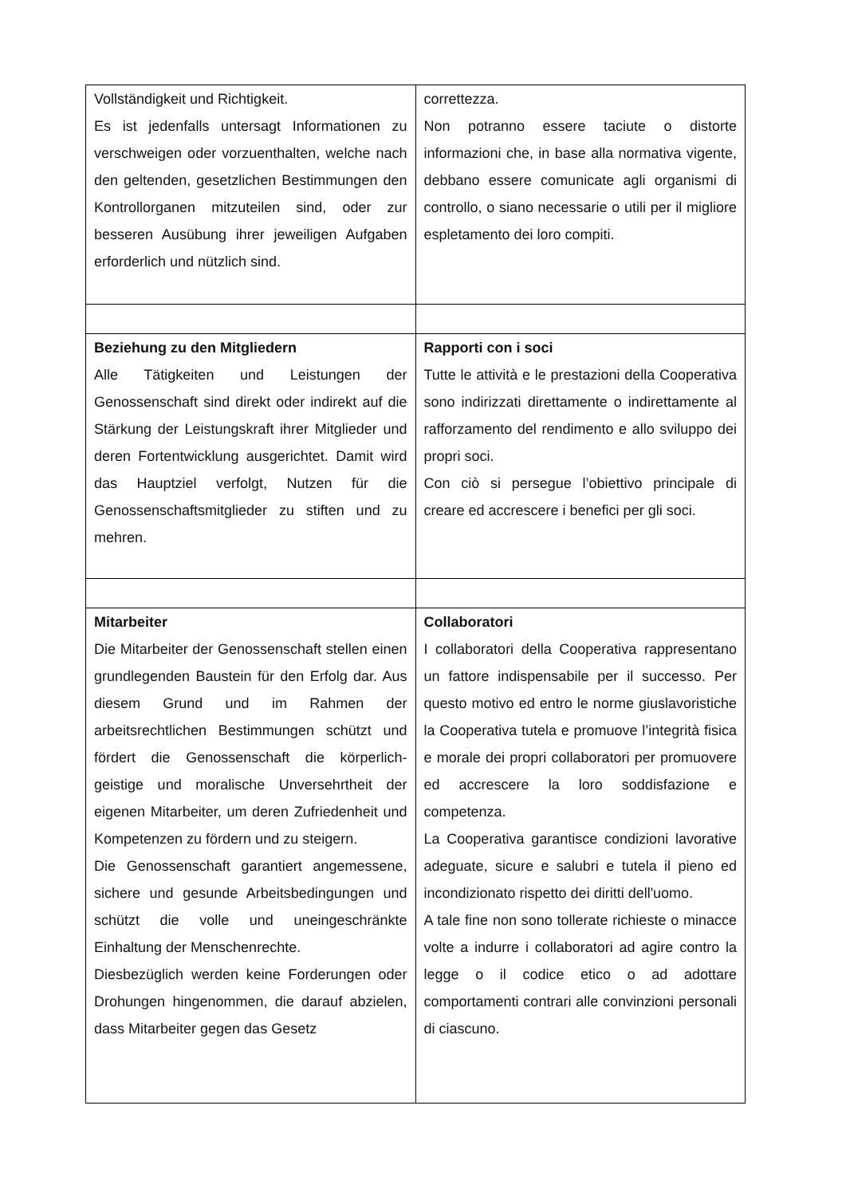| Vollständigkeit und Richtigkeit. Es ist jedenfalls untersagt Informationen zu verschweigen oder vorzuenthalten, welche nach den geltenden, gesetzlichen Bestimmungen den Kontrollorganen mitzuteilen sind, oder zur besseren Ausübung ihrer jeweiligen Aufgaben erforderlich und nützlich sind. | correttezza. Non potranno essere taciute o distorte informazioni che, in base alla normativa vigente, debbano essere comunicate agli organismi di controllo, o siano necessarie o utili per il migliore espletamento dei loro compiti. |
| Beziehung zu den Mitgliedern Alle Tätigkeiten und Leistungen der Genossenschaft sind direkt oder indirekt auf die Stärkung der Leistungskraft ihrer Mitglieder und deren Fortentwicklung ausgerichtet. Damit wird das Hauptziel verfolgt, Nutzen für die Genossenschaftsmitglieder zu stiften und zu mehren. | Rapporti con i soci Tutte le attività e le prestazioni della Cooperativa sono indirizzati direttamente o indirettamente al rafforzamento del rendimento e allo sviluppo dei propri soci. Con ciò si persegue l’obiettivo principale di creare ed accrescere i benefici per gli soci. |
| Mitarbeiter Die Mitarbeiter der Genossenschaft stellen einen grundlegenden Baustein für den Erfolg dar. Aus diesem Grund und im Rahmen der arbeitsrechtlichen Bestimmungen schützt und fördert die Genossenschaft die körperlich-geistige und moralische Unversehrtheit der eigenen Mitarbeiter, um deren Zufriedenheit und Kompetenzen zu fördern und zu steigern. Die Genossenschaft garantiert angemessene, sichere und gesunde Arbeitsbedingungen und schützt die volle und uneingeschränkte Einhaltung der Menschenrechte. Diesbezüglich werden keine Forderungen oder Drohungen hingenommen, die darauf abzielen, dass Mitarbeiter gegen das Gesetz | Collaboratori I collaboratori della Cooperativa rappresentano un fattore indispensabile per il successo. Per questo motivo ed entro le norme giuslavoristiche la Cooperativa tutela e promuove l’integrità fisica e morale dei propri collaboratori per promuovere ed accrescere la loro soddisfazione e competenza. La Cooperativa garantisce condizioni lavorative adeguate, sicure e salubri e tutela il pieno ed incondizionato rispetto dei diritti dell'uomo. A tale fine non sono tollerate richieste o minacce volte a indurre i collaboratori ad agire contro la legge o il codice etico o ad adottare comportamenti contrari alle convinzioni personali di ciascuno. |